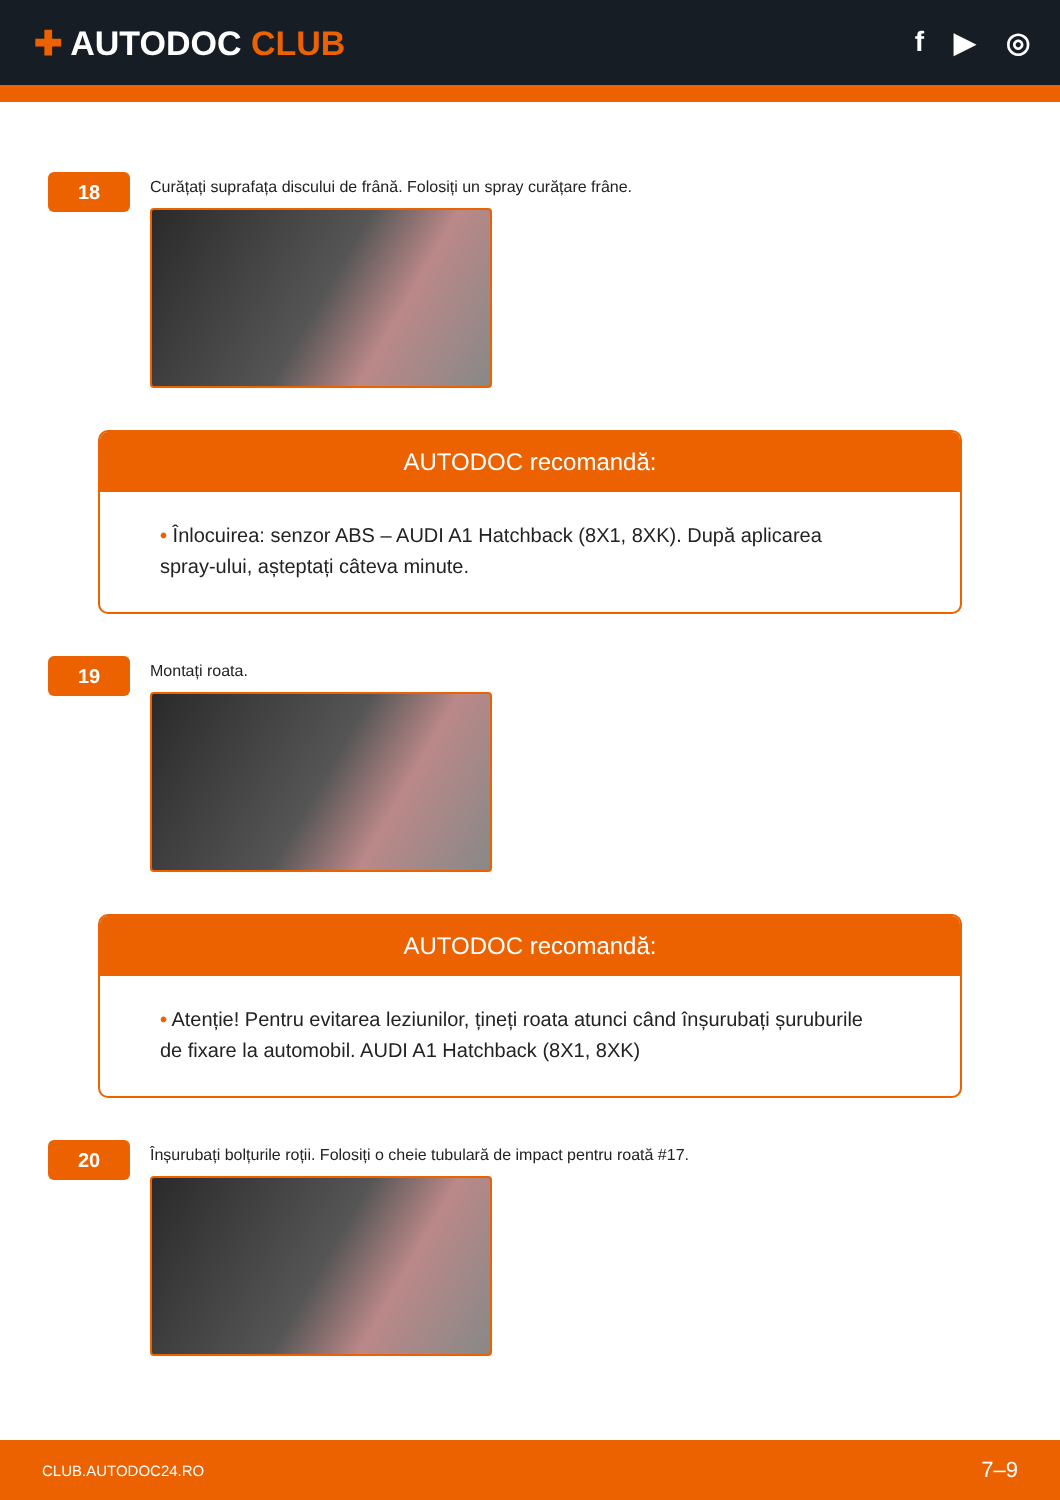✚ AUTODOC CLUB
f ▶ ◎
18
Curățați suprafața discului de frână. Folosiți un spray curățare frâne.
AUTODOC recomandă:
• Înlocuirea: senzor ABS – AUDI A1 Hatchback (8X1, 8XK). După aplicarea spray-ului, așteptați câteva minute.
19
Montați roata.
AUTODOC recomandă:
• Atenție! Pentru evitarea leziunilor, țineți roata atunci când înșurubați șuruburile de fixare la automobil. AUDI A1 Hatchback (8X1, 8XK)
20
Înșurubați bolțurile roții. Folosiți o cheie tubulară de impact pentru roată #17.
CLUB.AUTODOC24.RO 7–9